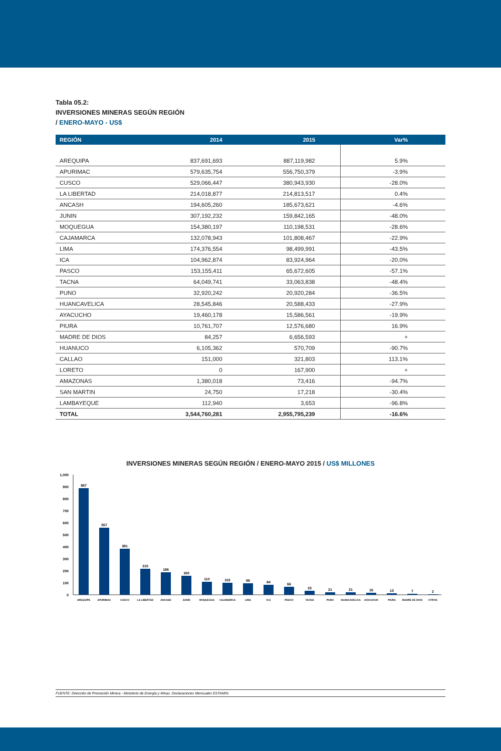Tabla 05.2:
INVERSIONES MINERAS SEGÚN REGIÓN
/ ENERO-MAYO - US$
| REGIÓN | 2014 | 2015 | Var% |
| --- | --- | --- | --- |
| AREQUIPA | 837,691,693 | 887,119,982 | 5.9% |
| APURIMAC | 579,635,754 | 556,750,379 | -3.9% |
| CUSCO | 529,066,447 | 380,943,930 | -28.0% |
| LA LIBERTAD | 214,018,877 | 214,813,517 | 0.4% |
| ANCASH | 194,605,260 | 185,673,621 | -4.6% |
| JUNIN | 307,192,232 | 159,842,165 | -48.0% |
| MOQUEGUA | 154,380,197 | 110,198,531 | -28.6% |
| CAJAMARCA | 132,078,943 | 101,808,467 | -22.9% |
| LIMA | 174,376,554 | 98,499,991 | -43.5% |
| ICA | 104,962,874 | 83,924,964 | -20.0% |
| PASCO | 153,155,411 | 65,672,605 | -57.1% |
| TACNA | 64,049,741 | 33,063,838 | -48.4% |
| PUNO | 32,920,242 | 20,920,284 | -36.5% |
| HUANCAVELICA | 28,545,846 | 20,588,433 | -27.9% |
| AYACUCHO | 19,460,178 | 15,586,561 | -19.9% |
| PIURA | 10,761,707 | 12,576,680 | 16.9% |
| MADRE DE DIOS | 84,257 | 6,656,593 | + |
| HUANUCO | 6,105,362 | 570,709 | -90.7% |
| CALLAO | 151,000 | 321,803 | 113.1% |
| LORETO | 0 | 167,900 | + |
| AMAZONAS | 1,380,018 | 73,416 | -94.7% |
| SAN MARTIN | 24,750 | 17,218 | -30.4% |
| LAMBAYEQUE | 112,940 | 3,653 | -96.8% |
| TOTAL | 3,544,760,281 | 2,955,795,239 | -16.6% |
INVERSIONES MINERAS SEGÚN REGIÓN / ENERO-MAYO 2015 / US$ MILLONES
0
100
200
300
400
500
600
700
800
900
1,000
887
557
381
215
186
160
110
102
98
84
66
33
21
21
16
13
7
2
AREQUIPA
APURIMAC
CUSCO
LA LIBERTAD
ANCASH
JUNIN
MOQUEGUA
CAJAMARCA
LIMA
ICA
PASCO
TACNA
PUNO
HUANCAVELICA
AYACUCHO
PIURA
MADRE DE DIOS
OTROS
FUENTE: Dirección de Promoción Minera - Ministerio de Energía y Minas. Declaraciones Mensuales ESTAMIN.